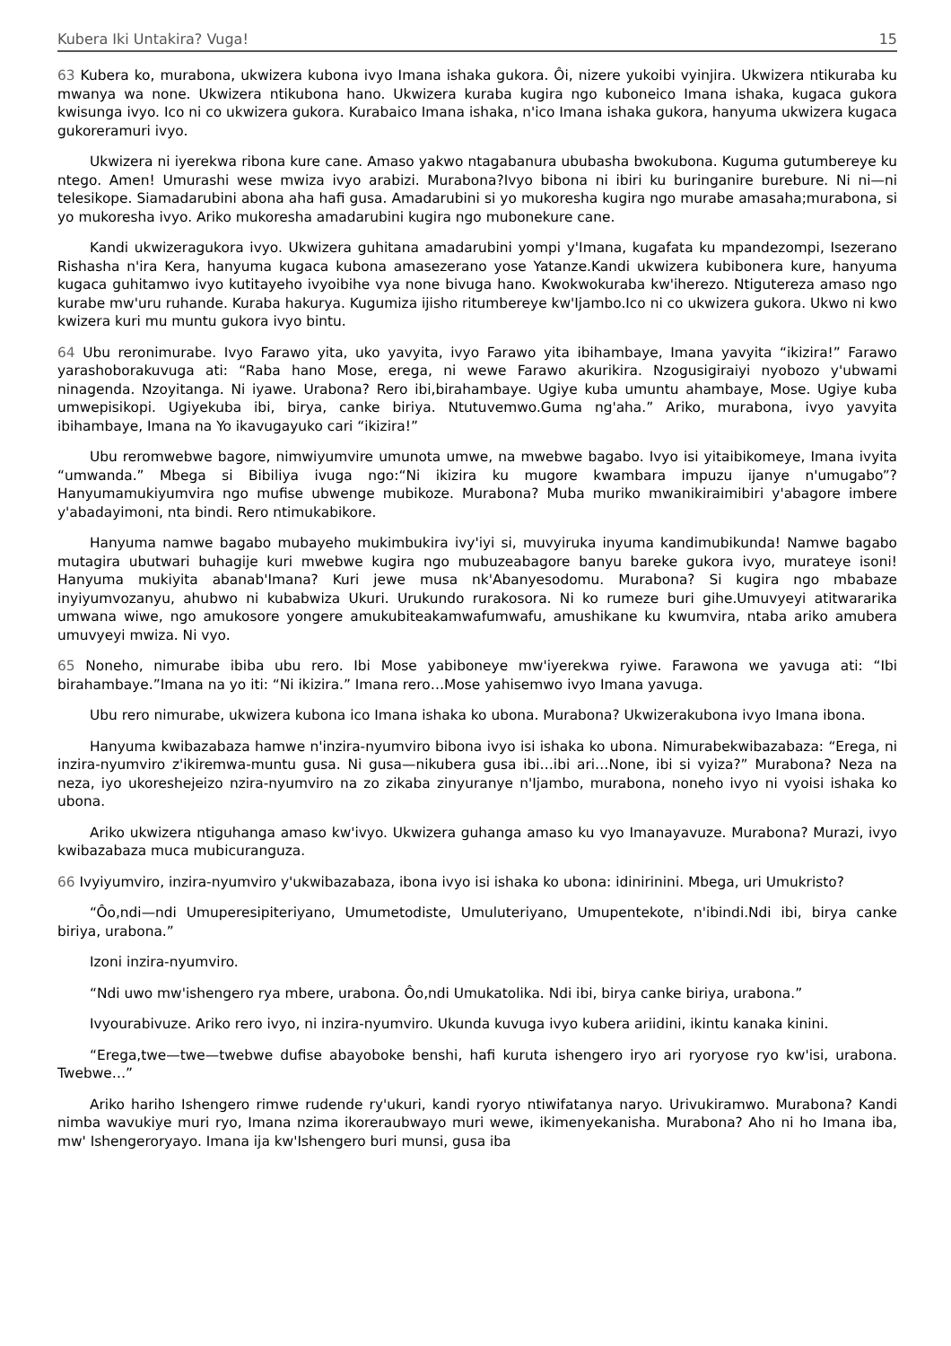Kubera Iki Untakira? Vuga! 15
63 Kubera ko, murabona, ukwizera kubona ivyo Imana ishaka gukora. Ôi, nizere yukoibi vyinjira. Ukwizera ntikuraba ku mwanya wa none. Ukwizera ntikubona hano. Ukwizera kuraba kugira ngo kuboneico Imana ishaka, kugaca gukora kwisunga ivyo. Ico ni co ukwizera gukora. Kurabaico Imana ishaka, n'ico Imana ishaka gukora, hanyuma ukwizera kugaca gukoreramuri ivyo.
Ukwizera ni iyerekwa ribona kure cane. Amaso yakwo ntagabanura ububasha bwokubona. Kuguma gutumbereye ku ntego. Amen! Umurashi wese mwiza ivyo arabizi. Murabona?Ivyo bibona ni ibiri ku buringanire burebure. Ni ni—ni telesikope. Siamadarubini abona aha hafi gusa. Amadarubini si yo mukoresha kugira ngo murabe amasaha;murabona, si yo mukoresha ivyo. Ariko mukoresha amadarubini kugira ngo mubonekure cane.
Kandi ukwizeragukora ivyo. Ukwizera guhitana amadarubini yompi y'Imana, kugafata ku mpandezompi, Isezerano Rishasha n'ira Kera, hanyuma kugaca kubona amasezerano yose Yatanze.Kandi ukwizera kubibonera kure, hanyuma kugaca guhitamwo ivyo kutitayeho ivyoibihe vya none bivuga hano. Kwokwokuraba kw'iherezo. Ntigutereza amaso ngo kurabe mw'uru ruhande. Kuraba hakurya. Kugumiza ijisho ritumbereye kw'Ijambo.Ico ni co ukwizera gukora. Ukwo ni kwo kwizera kuri mu muntu gukora ivyo bintu.
64 Ubu reronimurabe. Ivyo Farawo yita, uko yavyita, ivyo Farawo yita ibihambaye, Imana yavyita “ikizira!” Farawo yarashoborakuvuga ati: “Raba hano Mose, erega, ni wewe Farawo akurikira. Nzogusigiraiyi nyobozo y'ubwami ninagenda. Nzoyitanga. Ni iyawe. Urabona? Rero ibi,birahambaye. Ugiye kuba umuntu ahambaye, Mose. Ugiye kuba umwepisikopi. Ugiyekuba ibi, birya, canke biriya. Ntutuvemwo.Guma ng'aha.” Ariko, murabona, ivyo yavyita ibihambaye, Imana na Yo ikavugayuko cari “ikizira!”
Ubu reromwebwe bagore, nimwiyumvire umunota umwe, na mwebwe bagabo. Ivyo isi yitaibikomeye, Imana ivyita “umwanda.” Mbega si Bibiliya ivuga ngo:“Ni ikizira ku mugore kwambara impuzu ijanye n'umugabo”? Hanyumamukiyumvira ngo mufise ubwenge mubikoze. Murabona? Muba muriko mwanikiraimibiri y'abagore imbere y'abadayimoni, nta bindi. Rero ntimukabikore.
Hanyuma namwe bagabo mubayeho mukimbukira ivy'iyi si, muvyiruka inyuma kandimubikunda! Namwe bagabo mutagira ubutwari buhagije kuri mwebwe kugira ngo mubuzeabagore banyu bareke gukora ivyo, murateye isoni! Hanyuma mukiyita abanab'Imana? Kuri jewe musa nk'Abanyesodomu. Murabona? Si kugira ngo mbabaze inyiyumvozanyu, ahubwo ni kubabwiza Ukuri. Urukundo rurakosora. Ni ko rumeze buri gihe.Umuvyeyi atitwararika umwana wiwe, ngo amukosore yongere amukubiteakamwafumwafu, amushikane ku kwumvira, ntaba ariko amubera umuvyeyi mwiza. Ni vyo.
65 Noneho, nimurabe ibiba ubu rero. Ibi Mose yabiboneye mw'iyerekwa ryiwe. Farawona we yavuga ati: “Ibi birahambaye.”Imana na yo iti: “Ni ikizira.” Imana rero…Mose yahisemwo ivyo Imana yavuga.
Ubu rero nimurabe, ukwizera kubona ico Imana ishaka ko ubona. Murabona? Ukwizerakubona ivyo Imana ibona.
Hanyuma kwibazabaza hamwe n'inzira-nyumviro bibona ivyo isi ishaka ko ubona. Nimurabekwibazabaza: “Erega, ni inzira-nyumviro z'ikiremwa-muntu gusa. Ni gusa—nikubera gusa ibi…ibi ari…None, ibi si vyiza?” Murabona? Neza na neza, iyo ukoreshejeizo nzira-nyumviro na zo zikaba zinyuranye n'Ijambo, murabona, noneho ivyo ni vyoisi ishaka ko ubona.
Ariko ukwizera ntiguhanga amaso kw'ivyo. Ukwizera guhanga amaso ku vyo Imanayavuze. Murabona? Murazi, ivyo kwibazabaza muca mubicuranguza.
66 Ivyiyumviro, inzira-nyumviro y'ukwibazabaza, ibona ivyo isi ishaka ko ubona: idinirinini. Mbega, uri Umukristo?
“Ôo,ndi—ndi Umuperesipiteriyano, Umumetodiste, Umuluteriyano, Umupentekote, n'ibindi.Ndi ibi, birya canke biriya, urabona.”
Izoni inzira-nyumviro.
“Ndi uwo mw'ishengero rya mbere, urabona. Ôo,ndi Umukatolika. Ndi ibi, birya canke biriya, urabona.”
Ivyourabivuze. Ariko rero ivyo, ni inzira-nyumviro. Ukunda kuvuga ivyo kubera ariidini, ikintu kanaka kinini.
“Erega,twe—twe—twebwe dufise abayoboke benshi, hafi kuruta ishengero iryo ari ryoryose ryo kw'isi, urabona. Twebwe…”
Ariko hariho Ishengero rimwe rudende ry'ukuri, kandi ryoryo ntiwifatanya naryo. Urivukiramwo. Murabona? Kandi nimba wavukiye muri ryo, Imana nzima ikoreraubwayo muri wewe, ikimenyekanisha. Murabona? Aho ni ho Imana iba, mw' Ishengeroryayo. Imana ija kw'Ishengero buri munsi, gusa iba